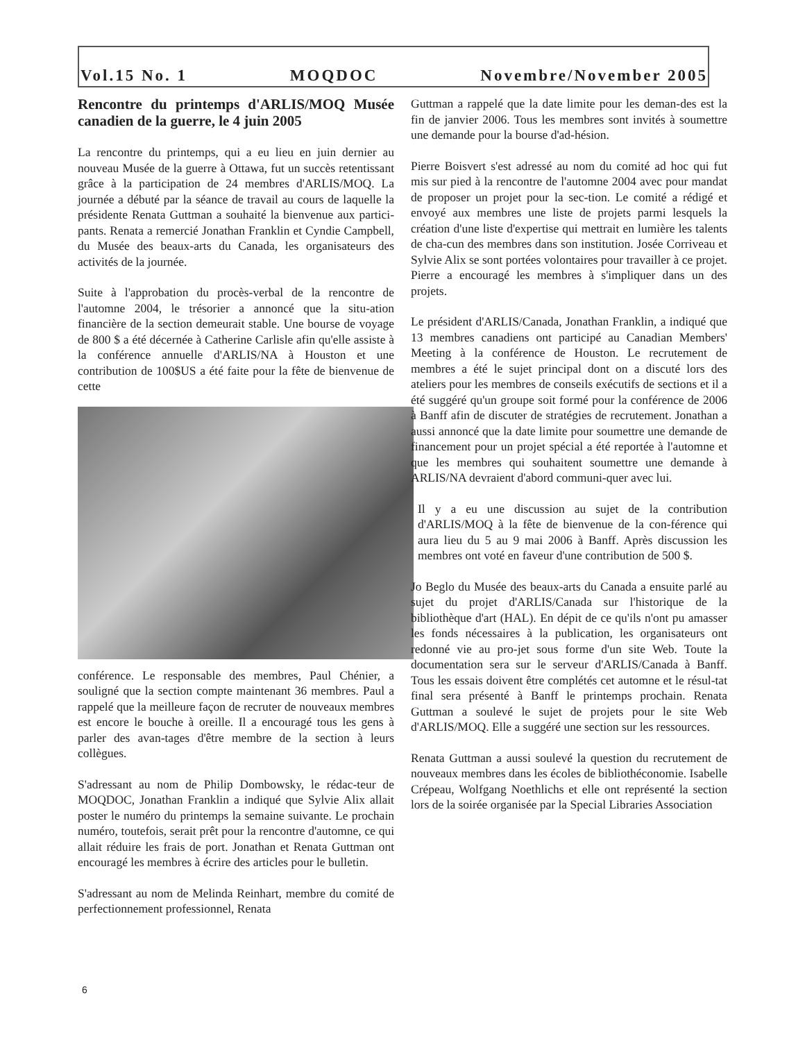Vol.15 No. 1 MOQDOC Novembre/November 2005
Rencontre du printemps d'ARLIS/MOQ Musée canadien de la guerre, le 4 juin 2005
La rencontre du printemps, qui a eu lieu en juin dernier au nouveau Musée de la guerre à Ottawa, fut un succès retentissant grâce à la participation de 24 membres d'ARLIS/MOQ. La journée a débuté par la séance de travail au cours de laquelle la présidente Renata Guttman a souhaité la bienvenue aux partici-pants. Renata a remercié Jonathan Franklin et Cyndie Campbell, du Musée des beaux-arts du Canada, les organisateurs des activités de la journée.
Suite à l'approbation du procès-verbal de la rencontre de l'automne 2004, le trésorier a annoncé que la situ-ation financière de la section demeurait stable. Une bourse de voyage de 800 $ a été décernée à Catherine Carlisle afin qu'elle assiste à la conférence annuelle d'ARLIS/NA à Houston et une contribution de 100$US a été faite pour la fête de bienvenue de cette
conférence. Le responsable des membres, Paul Chénier, a souligné que la section compte maintenant 36 membres. Paul a rappelé que la meilleure façon de recruter de nouveaux membres est encore le bouche à oreille. Il a encouragé tous les gens à parler des avan-tages d'être membre de la section à leurs collègues.
S'adressant au nom de Philip Dombowsky, le rédac-teur de MOQDOC, Jonathan Franklin a indiqué que Sylvie Alix allait poster le numéro du printemps la semaine suivante. Le prochain numéro, toutefois, serait prêt pour la rencontre d'automne, ce qui allait réduire les frais de port. Jonathan et Renata Guttman ont encouragé les membres à écrire des articles pour le bulletin.
S'adressant au nom de Melinda Reinhart, membre du comité de perfectionnement professionnel, Renata
Guttman a rappelé que la date limite pour les deman-des est la fin de janvier 2006. Tous les membres sont invités à soumettre une demande pour la bourse d'ad-hésion.
Pierre Boisvert s'est adressé au nom du comité ad hoc qui fut mis sur pied à la rencontre de l'automne 2004 avec pour mandat de proposer un projet pour la sec-tion. Le comité a rédigé et envoyé aux membres une liste de projets parmi lesquels la création d'une liste d'expertise qui mettrait en lumière les talents de cha-cun des membres dans son institution. Josée Corriveau et Sylvie Alix se sont portées volontaires pour travailler à ce projet. Pierre a encouragé les membres à s'impliquer dans un des projets.
Le président d'ARLIS/Canada, Jonathan Franklin, a indiqué que 13 membres canadiens ont participé au Canadian Members' Meeting à la conférence de Houston. Le recrutement de membres a été le sujet principal dont on a discuté lors des ateliers pour les membres de conseils exécutifs de sections et il a été suggéré qu'un groupe soit formé pour la conférence de 2006 à Banff afin de discuter de stratégies de recrutement. Jonathan a aussi annoncé que la date limite pour soumettre une demande de financement pour un projet spécial a été reportée à l'automne et que les membres qui souhaitent soumettre une demande à ARLIS/NA devraient d'abord communi-quer avec lui.
Il y a eu une discussion au sujet de la contribution d'ARLIS/MOQ à la fête de bienvenue de la con-férence qui aura lieu du 5 au 9 mai 2006 à Banff. Après discussion les membres ont voté en faveur d'une contribution de 500 $.
Jo Beglo du Musée des beaux-arts du Canada a ensuite parlé au sujet du projet d'ARLIS/Canada sur l'historique de la bibliothèque d'art (HAL). En dépit de ce qu'ils n'ont pu amasser les fonds nécessaires à la publication, les organisateurs ont redonné vie au pro-jet sous forme d'un site Web. Toute la documentation sera sur le serveur d'ARLIS/Canada à Banff. Tous les essais doivent être complétés cet automne et le résul-tat final sera présenté à Banff le printemps prochain. Renata Guttman a soulevé le sujet de projets pour le site Web d'ARLIS/MOQ. Elle a suggéré une section sur les ressources.
Renata Guttman a aussi soulevé la question du recrutement de nouveaux membres dans les écoles de bibliothéconomie. Isabelle Crépeau, Wolfgang Noethlichs et elle ont représenté la section lors de la soirée organisée par la Special Libraries Association
6